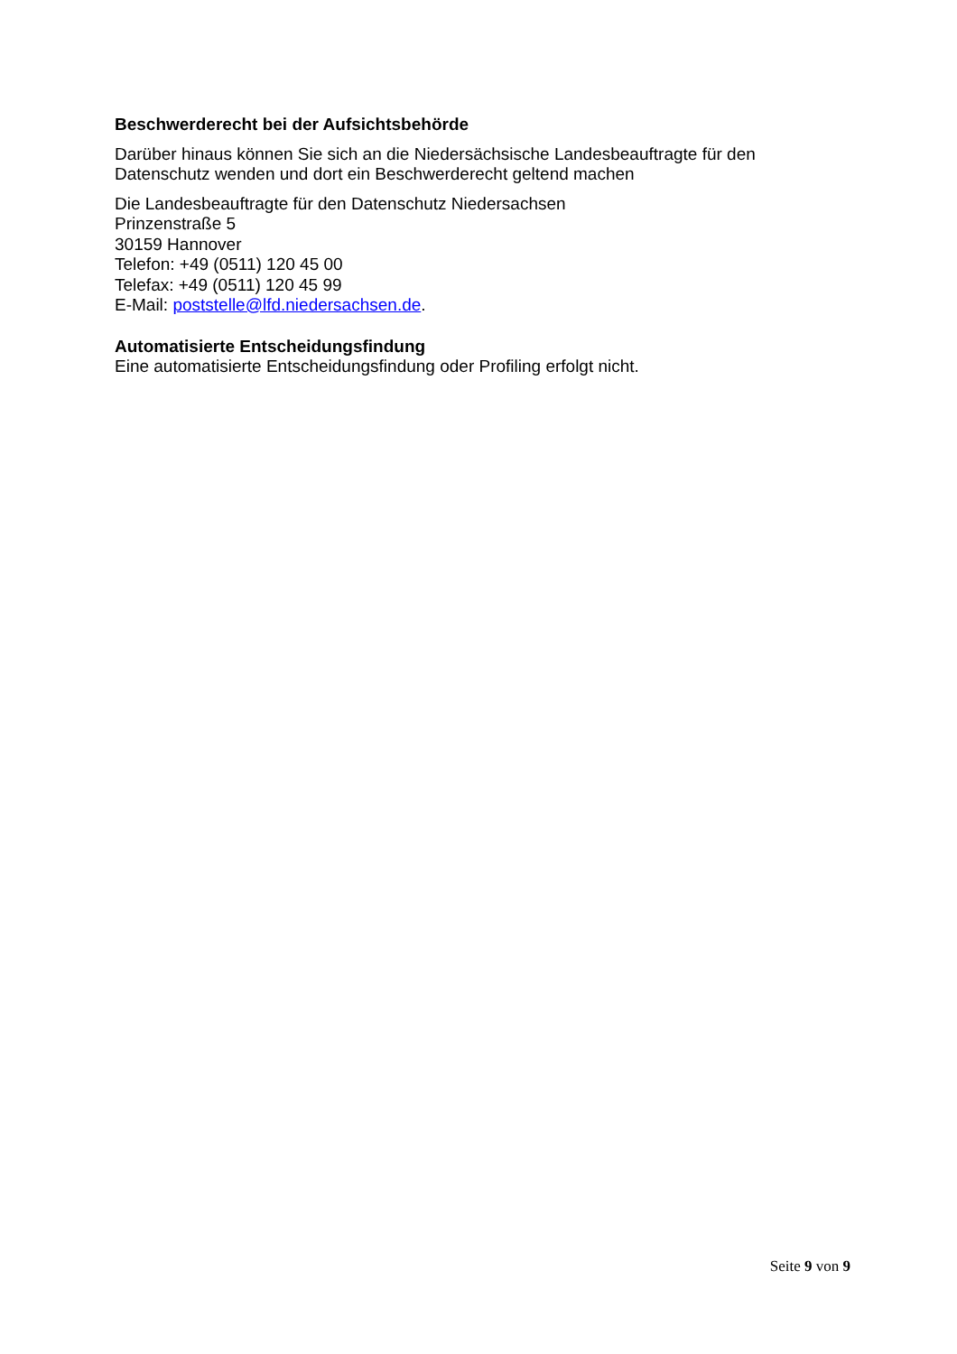Beschwerderecht bei der Aufsichtsbehörde
Darüber hinaus können Sie sich an die Niedersächsische Landesbeauftragte für den Datenschutz wenden und dort ein Beschwerderecht geltend machen
Die Landesbeauftragte für den Datenschutz Niedersachsen
Prinzenstraße 5
30159 Hannover
Telefon: +49 (0511) 120 45 00
Telefax: +49 (0511) 120 45 99
E-Mail: poststelle@lfd.niedersachsen.de.
Automatisierte Entscheidungsfindung
Eine automatisierte Entscheidungsfindung oder Profiling erfolgt nicht.
Seite 9 von 9